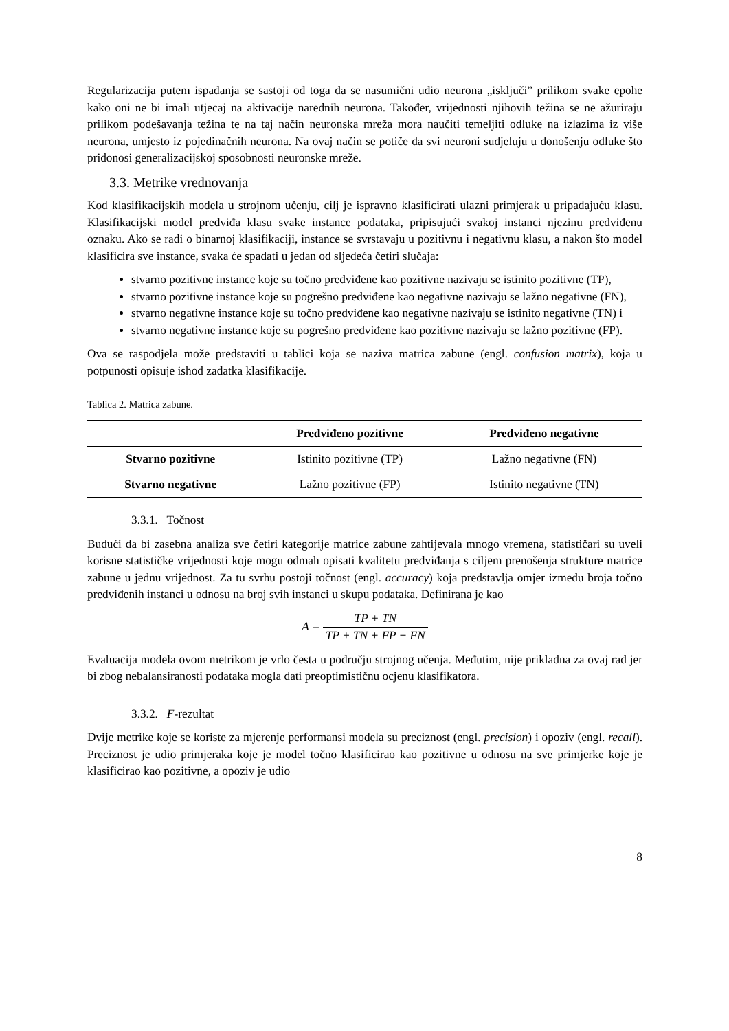Regularizacija putem ispadanja se sastoji od toga da se nasumični udio neurona „isključi” prilikom svake epohe kako oni ne bi imali utjecaj na aktivacije narednih neurona. Također, vrijednosti njihovih težina se ne ažuriraju prilikom podešavanja težina te na taj način neuronska mreža mora naučiti temeljiti odluke na izlazima iz više neurona, umjesto iz pojedinačnih neurona. Na ovaj način se potiče da svi neuroni sudjeluju u donošenju odluke što pridonosi generalizacijskoj sposobnosti neuronske mreže.
3.3. Metrike vrednovanja
Kod klasifikacijskih modela u strojnom učenju, cilj je ispravno klasificirati ulazni primjerak u pripadajuću klasu. Klasifikacijski model predviđa klasu svake instance podataka, pripisujući svakoj instanci njezinu predviđenu oznaku. Ako se radi o binarnoj klasifikaciji, instance se svrstavaju u pozitivnu i negativnu klasu, a nakon što model klasificira sve instance, svaka će spadati u jedan od sljedeća četiri slučaja:
stvarno pozitivne instance koje su točno predviđene kao pozitivne nazivaju se istinito pozitivne (TP),
stvarno pozitivne instance koje su pogrešno predviđene kao negativne nazivaju se lažno negativne (FN),
stvarno negativne instance koje su točno predviđene kao negativne nazivaju se istinito negativne (TN) i
stvarno negativne instance koje su pogrešno predviđene kao pozitivne nazivaju se lažno pozitivne (FP).
Ova se raspodjela može predstaviti u tablici koja se naziva matrica zabune (engl. confusion matrix), koja u potpunosti opisuje ishod zadatka klasifikacije.
Tablica 2. Matrica zabune.
| | Predviđeno pozitivne | Predviđeno negativne |
| --- | --- | --- |
| Stvarno pozitivne | Istinito pozitivne (TP) | Lažno negativne (FN) |
| Stvarno negativne | Lažno pozitivne (FP) | Istinito negativne (TN) |
3.3.1. Točnost
Budući da bi zasebna analiza sve četiri kategorije matrice zabune zahtijevala mnogo vremena, statističari su uveli korisne statističke vrijednosti koje mogu odmah opisati kvalitetu predviđanja s ciljem prenošenja strukture matrice zabune u jednu vrijednost. Za tu svrhu postoji točnost (engl. accuracy) koja predstavlja omjer između broja točno predviđenih instanci u odnosu na broj svih instanci u skupu podataka. Definirana je kao
A = TP + TN TP + TN + FP + FN
Evaluacija modela ovom metrikom je vrlo česta u području strojnog učenja. Međutim, nije prikladna za ovaj rad jer bi zbog nebalansiranosti podataka mogla dati preoptimističnu ocjenu klasifikatora.
3.3.2. F-rezultat
Dvije metrike koje se koriste za mjerenje performansi modela su preciznost (engl. precision) i opoziv (engl. recall). Preciznost je udio primjeraka koje je model točno klasificirao kao pozitivne u odnosu na sve primjerke koje je klasificirao kao pozitivne, a opoziv je udio
8